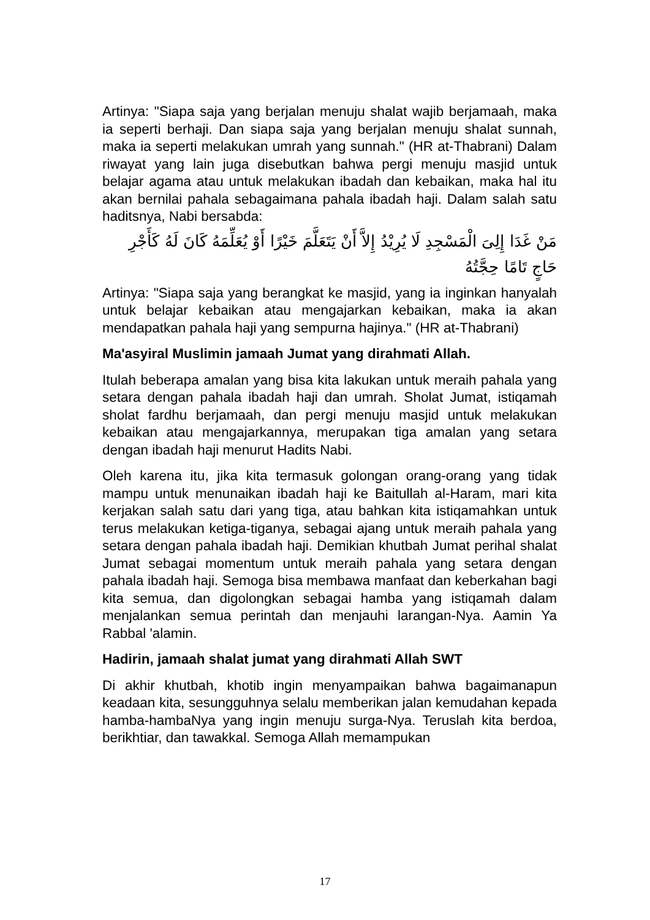Artinya: "Siapa saja yang berjalan menuju shalat wajib berjamaah, maka ia seperti berhaji. Dan siapa saja yang berjalan menuju shalat sunnah, maka ia seperti melakukan umrah yang sunnah." (HR at-Thabrani) Dalam riwayat yang lain juga disebutkan bahwa pergi menuju masjid untuk belajar agama atau untuk melakukan ibadah dan kebaikan, maka hal itu akan bernilai pahala sebagaimana pahala ibadah haji. Dalam salah satu haditsnya, Nabi bersabda:
مَنْ غَدَا إِلِىَ الْمَسْجِدِ لَا يُرِيْدُ إِلاَّ أَنْ يَتَعَلَّمَ خَيْرًا أَوْ يُعَلِّمَهُ كَانَ لَهُ كَأَجْرِ حَاجٍ تَامًا حِجَّتُهُ
Artinya: "Siapa saja yang berangkat ke masjid, yang ia inginkan hanyalah untuk belajar kebaikan atau mengajarkan kebaikan, maka ia akan mendapatkan pahala haji yang sempurna hajinya." (HR at-Thabrani)
Ma'asyiral Muslimin jamaah Jumat yang dirahmati Allah.
Itulah beberapa amalan yang bisa kita lakukan untuk meraih pahala yang setara dengan pahala ibadah haji dan umrah. Sholat Jumat, istiqamah sholat fardhu berjamaah, dan pergi menuju masjid untuk melakukan kebaikan atau mengajarkannya, merupakan tiga amalan yang setara dengan ibadah haji menurut Hadits Nabi.
Oleh karena itu, jika kita termasuk golongan orang-orang yang tidak mampu untuk menunaikan ibadah haji ke Baitullah al-Haram, mari kita kerjakan salah satu dari yang tiga, atau bahkan kita istiqamahkan untuk terus melakukan ketiga-tiganya, sebagai ajang untuk meraih pahala yang setara dengan pahala ibadah haji. Demikian khutbah Jumat perihal shalat Jumat sebagai momentum untuk meraih pahala yang setara dengan pahala ibadah haji. Semoga bisa membawa manfaat dan keberkahan bagi kita semua, dan digolongkan sebagai hamba yang istiqamah dalam menjalankan semua perintah dan menjauhi larangan-Nya. Aamin Ya Rabbal 'alamin.
Hadirin, jamaah shalat jumat yang dirahmati Allah SWT
Di akhir khutbah, khotib ingin menyampaikan bahwa bagaimanapun keadaan kita, sesungguhnya selalu memberikan jalan kemudahan kepada hamba-hambaNya yang ingin menuju surga-Nya. Teruslah kita berdoa, berikhtiar, dan tawakkal. Semoga Allah memampukan
17